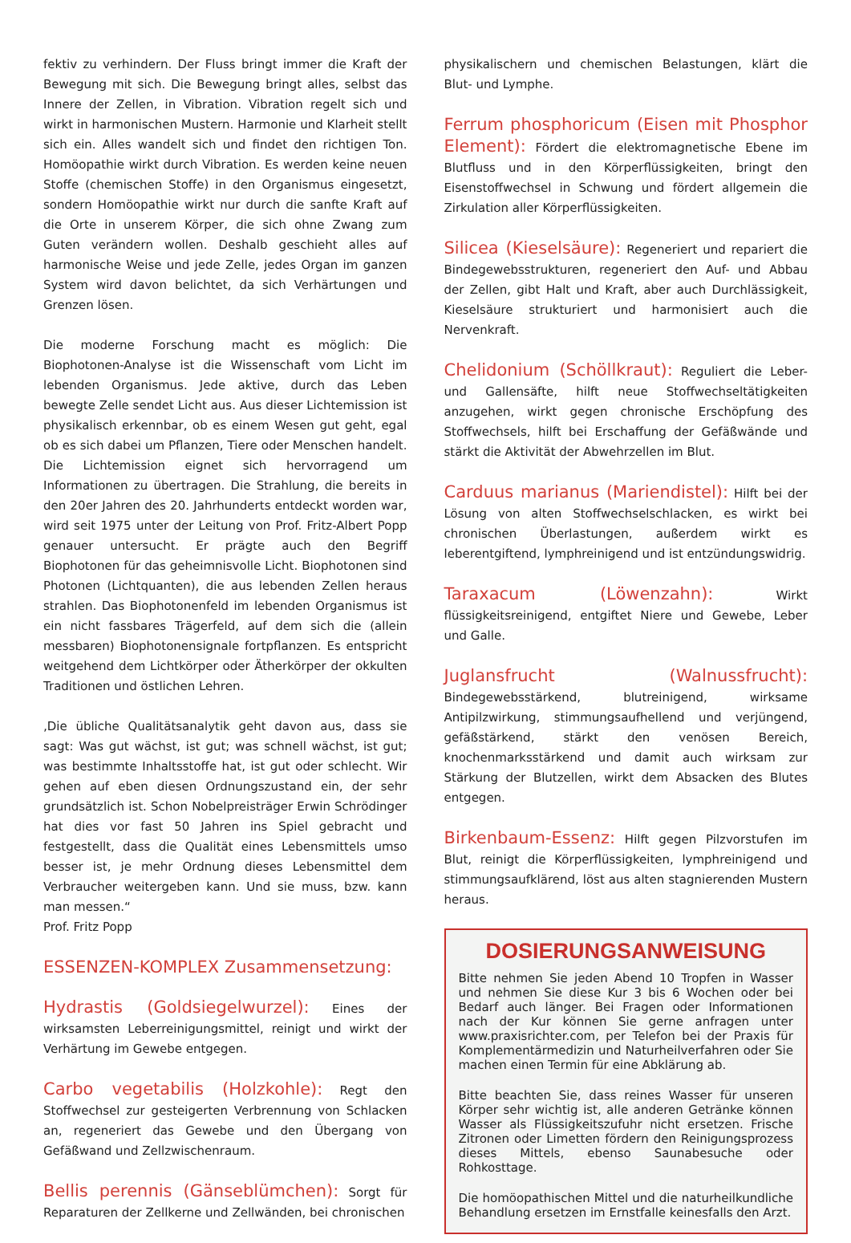fektiv zu verhindern. Der Fluss bringt immer die Kraft der Bewegung mit sich. Die Bewegung bringt alles, selbst das Innere der Zellen, in Vibration. Vibration regelt sich und wirkt in harmonischen Mustern. Harmonie und Klarheit stellt sich ein. Alles wandelt sich und findet den richtigen Ton. Homöopathie wirkt durch Vibration. Es werden keine neuen Stoffe (chemischen Stoffe) in den Organismus eingesetzt, sondern Homöopathie wirkt nur durch die sanfte Kraft auf die Orte in unserem Körper, die sich ohne Zwang zum Guten verändern wollen. Deshalb geschieht alles auf harmonische Weise und jede Zelle, jedes Organ im ganzen System wird davon belichtet, da sich Verhärtungen und Grenzen lösen.
Die moderne Forschung macht es möglich: Die Biophotonen-Analyse ist die Wissenschaft vom Licht im lebenden Organismus. Jede aktive, durch das Leben bewegte Zelle sendet Licht aus. Aus dieser Lichtemission ist physikalisch erkennbar, ob es einem Wesen gut geht, egal ob es sich dabei um Pflanzen, Tiere oder Menschen handelt. Die Lichtemission eignet sich hervorragend um Informationen zu übertragen. Die Strahlung, die bereits in den 20er Jahren des 20. Jahrhunderts entdeckt worden war, wird seit 1975 unter der Leitung von Prof. Fritz-Albert Popp genauer untersucht. Er prägte auch den Begriff Biophotonen für das geheimnisvolle Licht. Biophotonen sind Photonen (Lichtquanten), die aus lebenden Zellen heraus strahlen. Das Biophotonenfeld im lebenden Organismus ist ein nicht fassbares Trägerfeld, auf dem sich die (allein messbaren) Biophotonensignale fortpflanzen. Es entspricht weitgehend dem Lichtkörper oder Ätherkörper der okkulten Traditionen und östlichen Lehren.
‚Die übliche Qualitätsanalytik geht davon aus, dass sie sagt: Was gut wächst, ist gut; was schnell wächst, ist gut; was bestimmte Inhaltsstoffe hat, ist gut oder schlecht. Wir gehen auf eben diesen Ordnungszustand ein, der sehr grundsätzlich ist. Schon Nobelpreisträger Erwin Schrödinger hat dies vor fast 50 Jahren ins Spiel gebracht und festgestellt, dass die Qualität eines Lebensmittels umso besser ist, je mehr Ordnung dieses Lebensmittel dem Verbraucher weitergeben kann. Und sie muss, bzw. kann man messen.“
Prof. Fritz Popp
ESSENZEN-KOMPLEX Zusammensetzung:
Hydrastis (Goldsiegelwurzel): Eines der wirksamsten Leberreinigungsmittel, reinigt und wirkt der Verhärtung im Gewebe entgegen.
Carbo vegetabilis (Holzkohle): Regt den Stoffwechsel zur gesteigerten Verbrennung von Schlacken an, regeneriert das Gewebe und den Übergang von Gefäßwand und Zellzwischenraum.
Bellis perennis (Gänseblümchen): Sorgt für Reparaturen der Zellkerne und Zellwänden, bei chronischen
physikalischern und chemischen Belastungen, klärt die Blut- und Lymphe.
Ferrum phosphoricum (Eisen mit Phosphor Element): Fördert die elektromagnetische Ebene im Blutfluss und in den Körperflüssigkeiten, bringt den Eisenstoffwechsel in Schwung und fördert allgemein die Zirkulation aller Körperflüssigkeiten.
Silicea (Kieselsäure): Regeneriert und repariert die Bindegewebsstrukturen, regeneriert den Auf- und Abbau der Zellen, gibt Halt und Kraft, aber auch Durchlässigkeit, Kieselsäure strukturiert und harmonisiert auch die Nervenkraft.
Chelidonium (Schöllkraut): Reguliert die Leber- und Gallensäfte, hilft neue Stoffwechseltätigkeiten anzugehen, wirkt gegen chronische Erschöpfung des Stoffwechsels, hilft bei Erschaffung der Gefäßwände und stärkt die Aktivität der Abwehrzellen im Blut.
Carduus marianus (Mariendistel): Hilft bei der Lösung von alten Stoffwechselschlacken, es wirkt bei chronischen Überlastungen, außerdem wirkt es leberentgiftend, lymphreinigend und ist entzündungswidrig.
Taraxacum (Löwenzahn): Wirkt flüssigkeitsreinigend, entgiftet Niere und Gewebe, Leber und Galle.
Juglansfrucht (Walnussfrucht): Bindegewebsstärkend, blutreinigend, wirksame Antipilzwirkung, stimmungsaufhellend und verjüngend, gefäßstärkend, stärkt den venösen Bereich, knochenmarksstärkend und damit auch wirksam zur Stärkung der Blutzellen, wirkt dem Absacken des Blutes entgegen.
Birkenbaum-Essenz: Hilft gegen Pilzvorstufen im Blut, reinigt die Körperflüssigkeiten, lymphreinigend und stimmungsaufklärend, löst aus alten stagnierenden Mustern heraus.
DOSIERUNGSANWEISUNG
Bitte nehmen Sie jeden Abend 10 Tropfen in Wasser und nehmen Sie diese Kur 3 bis 6 Wochen oder bei Bedarf auch länger. Bei Fragen oder Informationen nach der Kur können Sie gerne anfragen unter www.praxisrichter.com, per Telefon bei der Praxis für Komplementärmedizin und Naturheilverfahren oder Sie machen einen Termin für eine Abklärung ab.
Bitte beachten Sie, dass reines Wasser für unseren Körper sehr wichtig ist, alle anderen Getränke können Wasser als Flüssigkeitszufuhr nicht ersetzen. Frische Zitronen oder Limetten fördern den Reinigungsprozess dieses Mittels, ebenso Saunabesuche oder Rohkosttage.
Die homöopathischen Mittel und die naturheilkundliche Behandlung ersetzen im Ernstfalle keinesfalls den Arzt.